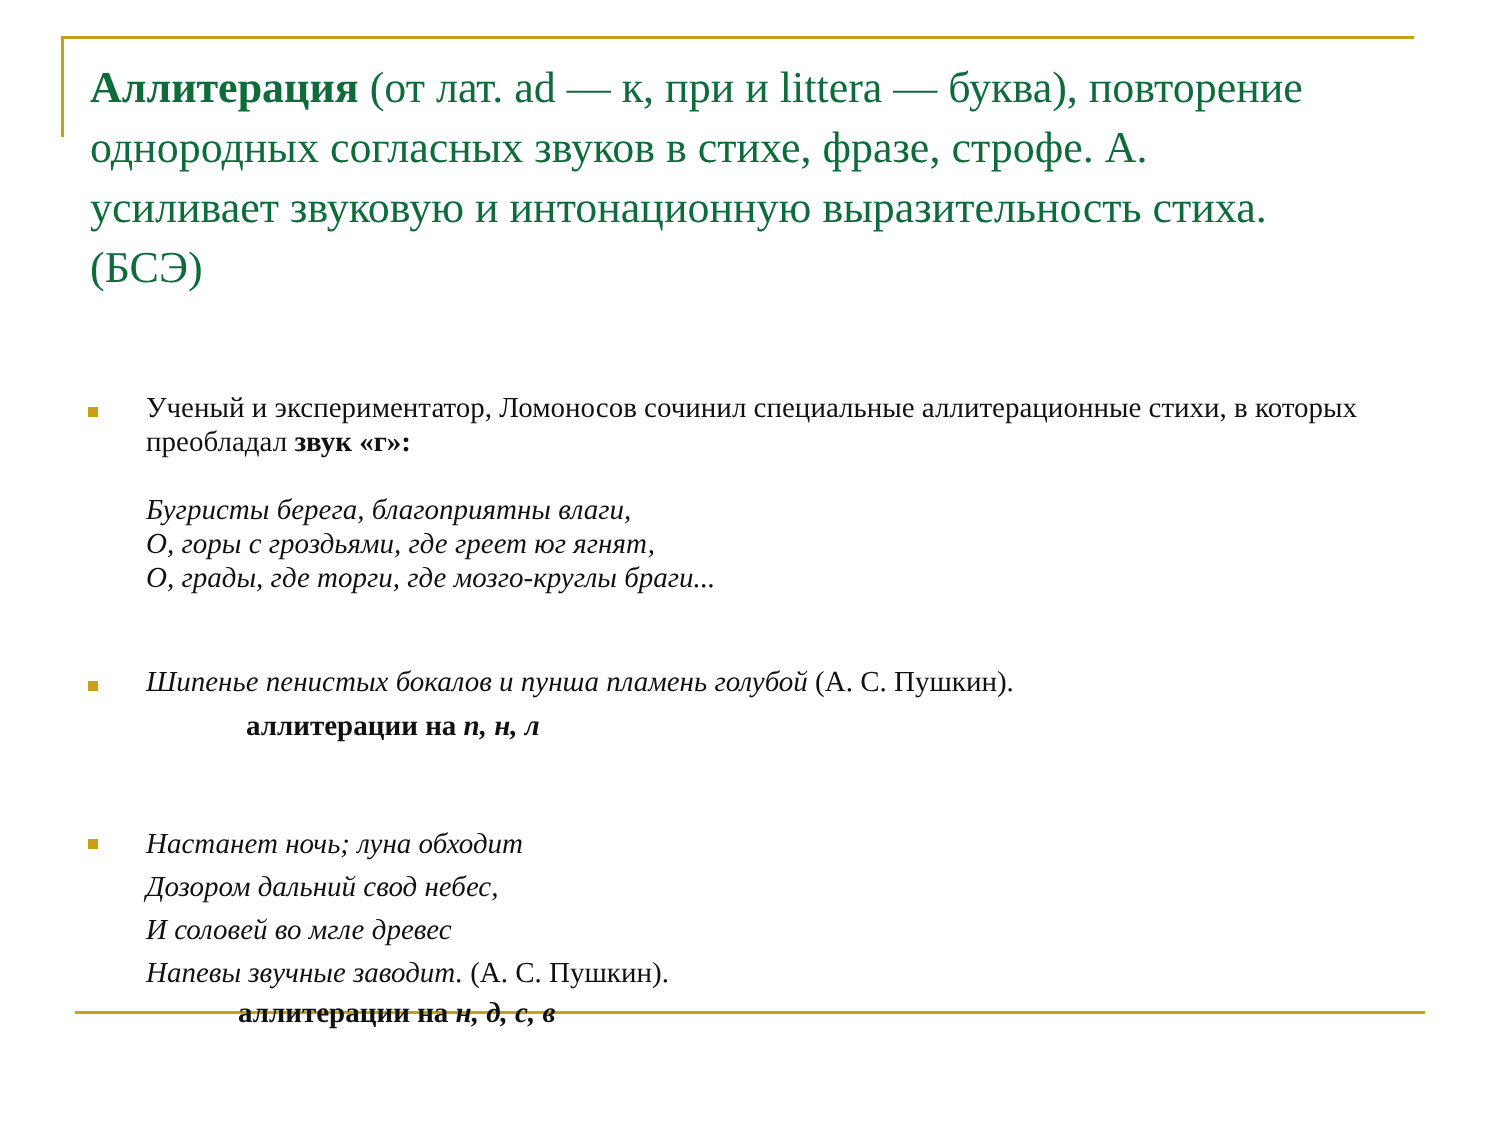Аллитерация (от лат. ad — к, при и littera — буква), повторение однородных согласных звуков в стихе, фразе, строфе. А. усиливает звуковую и интонационную выразительность стиха. (БСЭ)
Ученый и экспериментатор, Ломоносов сочинил специальные аллитерационные стихи, в которых преобладал звук «г»:
Бугристы берега, благоприятны влаги,
О, горы с гроздьями, где греет юг ягнят,
О, грады, где торги, где мозго-круглы браги...
Шипенье пенистых бокалов и пунша пламень голубой (А. С. Пушкин).
аллитерации на п, н, л
Настанет ночь; луна обходит
Дозором дальний свод небес,
И соловей во мгле древес
Напевы звучные заводит. (А. С. Пушкин).
аллитерации на н, д, с, в